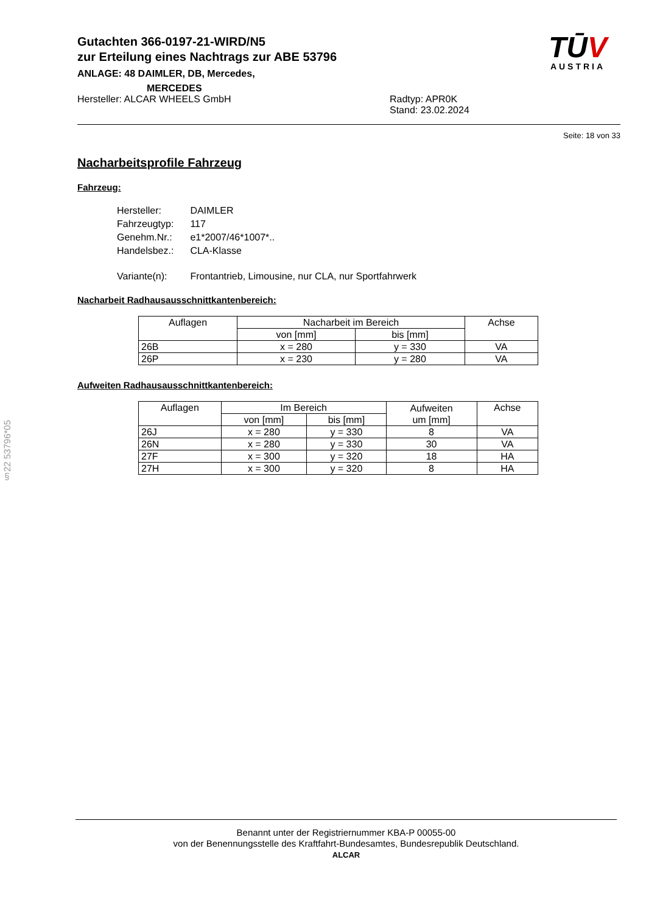Gutachten 366-0197-21-WIRD/N5
zur Erteilung eines Nachtrags zur ABE 53796
ANLAGE: 48 DAIMLER, DB, Mercedes,
MERCEDES
TŪV
AUSTRIA
Hersteller: ALCAR WHEELS GmbH Radtyp: APR0K
Stand: 23.02.2024
Seite: 18 von 33
Nacharbeitsprofile Fahrzeug
Fahrzeug:
| Hersteller: | DAIMLER |
| Fahrzeugtyp: | 117 |
| Genehm.Nr.: | e1*2007/46*1007*.. |
| Handelsbez.: | CLA-Klasse |
| Variante(n): | Frontantrieb, Limousine, nur CLA, nur Sportfahrwerk |
Nacharbeit Radhausausschnittkantenbereich:
| Auflagen | Nacharbeit im Bereich | | Achse |
| --- | --- | --- | --- |
| | von [mm] | bis [mm] | |
| 26B | x = 280 | y = 330 | VA |
| 26P | x = 230 | y = 280 | VA |
Aufweiten Radhausausschnittkantenbereich:
| Auflagen | Im Bereich | | Aufweiten um [mm] | Achse |
| --- | --- | --- | --- | --- |
| | von [mm] | bis [mm] | | |
| 26J | x = 280 | y = 330 | 8 | VA |
| 26N | x = 280 | y = 330 | 30 | VA |
| 27F | x = 300 | y = 320 | 18 | HA |
| 27H | x = 300 | y = 320 | 8 | HA |
§22 53796*05
Benannt unter der Registriernummer KBA-P 00055-00
von der Benennungsstelle des Kraftfahrt-Bundesamtes, Bundesrepublik Deutschland.
ALCAR